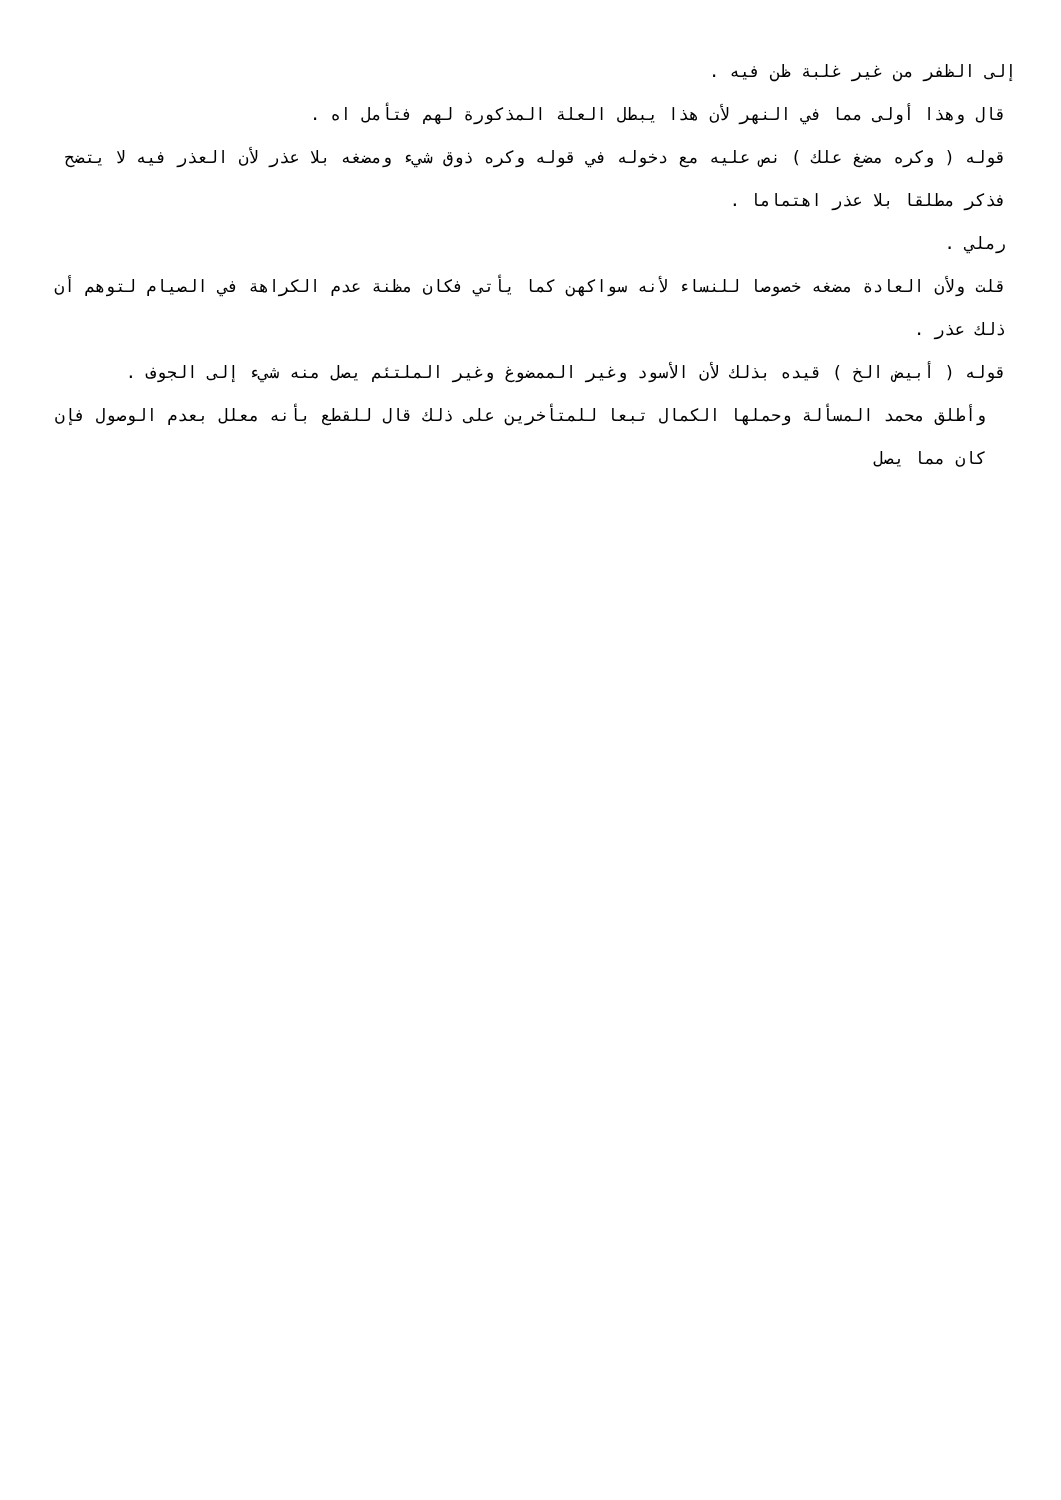إلى الظفر من غير غلبة ظن فيه .
قال وهذا أولى مما في النهر لأن هذا يبطل العلة المذكورة لهم فتأمل اه .
قوله ( وكره مضغ علك ) نص عليه مع دخوله في قوله وكره ذوق شيء ومضغه بلا عذر لأن العذر فيه لا يتضح فذكر مطلقا بلا عذر اهتماما .
رملي .
قلت ولأن العادة مضغه خصوصا للنساء لأنه سواكهن كما يأتي فكان مظنة عدم الكراهة في الصيام لتوهم أن ذلك عذر .
قوله ( أبيض الخ ) قيده بذلك لأن الأسود وغير الممضوغ وغير الملتئم يصل منه شيء إلى الجوف .
وأطلق محمد المسألة وحملها الكمال تبعا للمتأخرين على ذلك قال للقطع بأنه معلل بعدم الوصول فإن كان مما يصل